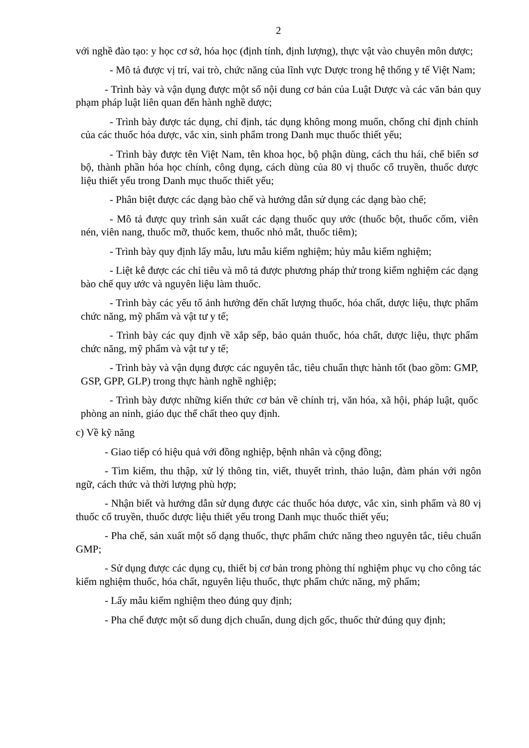2
với nghề đào tạo: y học cơ sở, hóa học (định tính, định lượng), thực vật vào chuyên môn dược;
- Mô tả được vị trí, vai trò, chức năng của lĩnh vực Dược trong hệ thống y tế Việt Nam;
- Trình bày và vận dụng được một số nội dung cơ bản của Luật Dược và các văn bản quy phạm pháp luật liên quan đến hành nghề dược;
- Trình bày được tác dụng, chỉ định, tác dụng không mong muốn, chống chỉ định chính của các thuốc hóa dược, vắc xin, sinh phẩm trong Danh mục thuốc thiết yếu;
- Trình bày được tên Việt Nam, tên khoa học, bộ phận dùng, cách thu hái, chế biến sơ bộ, thành phần hóa học chính, công dụng, cách dùng của 80 vị thuốc cổ truyền, thuốc dược liệu thiết yếu trong Danh mục thuốc thiết yếu;
- Phân biệt được các dạng bào chế và hướng dẫn sử dụng các dạng bào chế;
- Mô tả được quy trình sản xuất các dạng thuốc quy ước (thuốc bột, thuốc cốm, viên nén, viên nang, thuốc mỡ, thuốc kem, thuốc nhỏ mắt, thuốc tiêm);
- Trình bày quy định lấy mẫu, lưu mẫu kiểm nghiệm; hủy mẫu kiểm nghiệm;
- Liệt kê được các chỉ tiêu và mô tả được phương pháp thử trong kiểm nghiệm các dạng bào chế quy ước và nguyên liệu làm thuốc.
- Trình bày các yếu tố ảnh hưởng đến chất lượng thuốc, hóa chất, dược liệu, thực phẩm chức năng, mỹ phẩm và vật tư y tế;
- Trình bày các quy định về xắp sếp, bảo quản thuốc, hóa chất, dược liệu, thực phẩm chức năng, mỹ phẩm và vật tư y tế;
- Trình bày và vận dụng được các nguyên tắc, tiêu chuẩn thực hành tốt (bao gồm: GMP, GSP, GPP, GLP) trong thực hành nghề nghiệp;
- Trình bày được những kiến thức cơ bản về chính trị, văn hóa, xã hội, pháp luật, quốc phòng an ninh, giáo dục thể chất theo quy định.
c) Về kỹ năng
- Giao tiếp có hiệu quả với đồng nghiệp, bệnh nhân và cộng đồng;
- Tìm kiếm, thu thập, xử lý thông tin, viết, thuyết trình, thảo luận, đàm phán với ngôn ngữ, cách thức và thời lượng phù hợp;
- Nhận biết và hướng dẫn sử dụng được các thuốc hóa dược, vắc xin, sinh phẩm và 80 vị thuốc cổ truyền, thuốc dược liệu thiết yếu trong Danh mục thuốc thiết yếu;
- Pha chế, sản xuất một số dạng thuốc, thực phẩm chức năng theo nguyên tắc, tiêu chuẩn GMP;
- Sử dụng được các dụng cụ, thiết bị cơ bản trong phòng thí nghiệm phục vụ cho công tác kiểm nghiệm thuốc, hóa chất, nguyên liệu thuốc, thực phẩm chức năng, mỹ phẩm;
- Lấy mẫu kiểm nghiệm theo đúng quy định;
- Pha chế được một số dung dịch chuẩn, dung dịch gốc, thuốc thử đúng quy định;